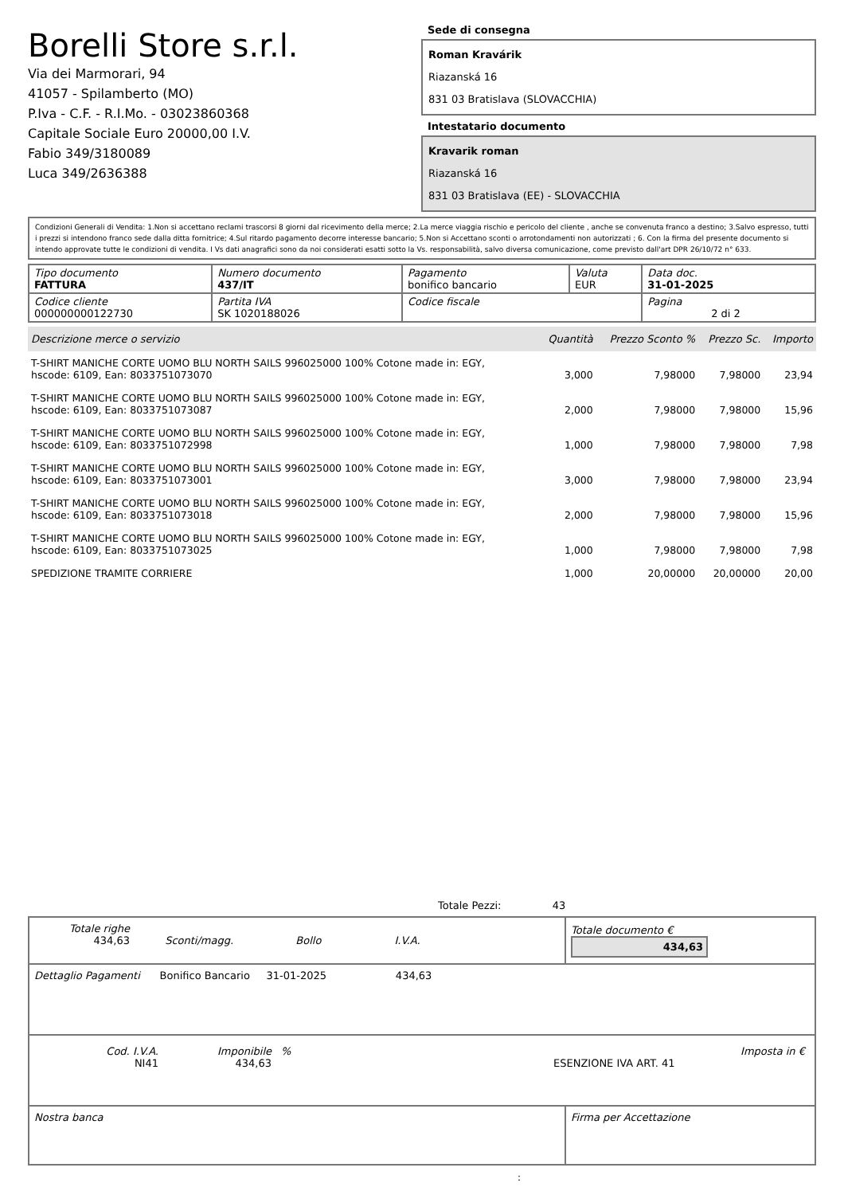Borelli Store s.r.l.
Via dei Marmorari, 94
41057 - Spilamberto (MO)
P.Iva - C.F. - R.I.Mo. - 03023860368
Capitale Sociale Euro 20000,00 I.V.
Fabio 349/3180089
Luca 349/2636388
Sede di consegna
Roman Kravárik
Riazanská 16
831 03 Bratislava (SLOVACCHIA)
Intestatario documento
Kravarik roman
Riazanská 16
831 03 Bratislava (EE) - SLOVACCHIA
Condizioni Generali di Vendita: 1.Non si accettano reclami trascorsi 8 giorni dal ricevimento della merce; 2.La merce viaggia rischio e pericolo del cliente , anche se convenuta franco a destino; 3.Salvo espresso, tutti i prezzi si intendono franco sede dalla ditta fornitrice; 4.Sul ritardo pagamento decorre interesse bancario; 5.Non si Accettano sconti o arrotondamenti non autorizzati ; 6. Con la firma del presente documento si intendo approvate tutte le condizioni di vendita. I Vs dati anagrafici sono da noi considerati esatti sotto la Vs. responsabilità, salvo diversa comunicazione, come previsto dall'art DPR 26/10/72 n° 633.
| Tipo documento FATTURA | Numero documento 437/IT | Pagamento bonifico bancario | Valuta EUR | Data doc. 31-01-2025 |
| Codice cliente 000000000122730 | Partita IVA SK 1020188026 | Codice fiscale | | Pagina 2 di 2 |
| Descrizione merce o servizio | Quantità | Prezzo Sconto % | Prezzo Sc. | Importo |
| --- | --- | --- | --- | --- |
| T-SHIRT MANICHE CORTE UOMO BLU NORTH SAILS 996025000 100% Cotone made in: EGY, hscode: 6109, Ean: 8033751073070 | 3,000 | 7,98000 | 7,98000 | 23,94 |
| T-SHIRT MANICHE CORTE UOMO BLU NORTH SAILS 996025000 100% Cotone made in: EGY, hscode: 6109, Ean: 8033751073087 | 2,000 | 7,98000 | 7,98000 | 15,96 |
| T-SHIRT MANICHE CORTE UOMO BLU NORTH SAILS 996025000 100% Cotone made in: EGY, hscode: 6109, Ean: 8033751072998 | 1,000 | 7,98000 | 7,98000 | 7,98 |
| T-SHIRT MANICHE CORTE UOMO BLU NORTH SAILS 996025000 100% Cotone made in: EGY, hscode: 6109, Ean: 8033751073001 | 3,000 | 7,98000 | 7,98000 | 23,94 |
| T-SHIRT MANICHE CORTE UOMO BLU NORTH SAILS 996025000 100% Cotone made in: EGY, hscode: 6109, Ean: 8033751073018 | 2,000 | 7,98000 | 7,98000 | 15,96 |
| T-SHIRT MANICHE CORTE UOMO BLU NORTH SAILS 996025000 100% Cotone made in: EGY, hscode: 6109, Ean: 8033751073025 | 1,000 | 7,98000 | 7,98000 | 7,98 |
| SPEDIZIONE TRAMITE CORRIERE | 1,000 | 20,00000 | 20,00000 | 20,00 |
Totale Pezzi: 43
| Totale righe 434,63 Sconti/magg. Bollo I.V.A. | | Totale documento € 434,63 |
| Dettaglio Pagamenti Bonifico Bancario 31-01-2025 434,63 | | |
| / Cod. I.V.A. NI41 / Imponibile 434,63 / % / ESENZIONE IVA ART. 41 / Imposta in € / | | |
| Nostra banca | Firma per Accettazione | |
: